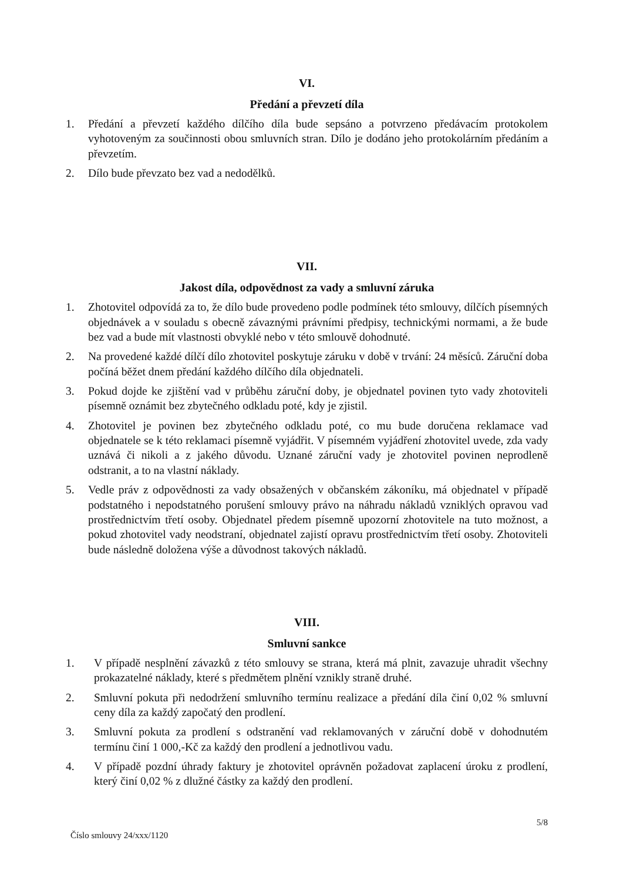VI.
Předání a převzetí díla
1. Předání a převzetí každého dílčího díla bude sepsáno a potvrzeno předávacím protokolem vyhotoveným za součinnosti obou smluvních stran. Dílo je dodáno jeho protokolárním předáním a převzetím.
2. Dílo bude převzato bez vad a nedodělků.
VII.
Jakost díla, odpovědnost za vady a smluvní záruka
1. Zhotovitel odpovídá za to, že dílo bude provedeno podle podmínek této smlouvy, dílčích písemných objednávek a v souladu s obecně závaznými právními předpisy, technickými normami, a že bude bez vad a bude mít vlastnosti obvyklé nebo v této smlouvě dohodnuté.
2. Na provedené každé dílčí dílo zhotovitel poskytuje záruku v době v trvání: 24 měsíců. Záruční doba počíná běžet dnem předání každého dílčího díla objednateli.
3. Pokud dojde ke zjištění vad v průběhu záruční doby, je objednatel povinen tyto vady zhotoviteli písemně oznámit bez zbytečného odkladu poté, kdy je zjistil.
4. Zhotovitel je povinen bez zbytečného odkladu poté, co mu bude doručena reklamace vad objednatele se k této reklamaci písemně vyjádřit. V písemném vyjádření zhotovitel uvede, zda vady uznává či nikoli a z jakého důvodu. Uznané záruční vady je zhotovitel povinen neprodleně odstranit, a to na vlastní náklady.
5. Vedle práv z odpovědnosti za vady obsažených v občanském zákoníku, má objednatel v případě podstatného i nepodstatného porušení smlouvy právo na náhradu nákladů vzniklých opravou vad prostřednictvím třetí osoby. Objednatel předem písemně upozorní zhotovitele na tuto možnost, a pokud zhotovitel vady neodstraní, objednatel zajistí opravu prostřednictvím třetí osoby. Zhotoviteli bude následně doložena výše a důvodnost takových nákladů.
VIII.
Smluvní sankce
1. V případě nesplnění závazků z této smlouvy se strana, která má plnit, zavazuje uhradit všechny prokazatelné náklady, které s předmětem plnění vznikly straně druhé.
2. Smluvní pokuta při nedodržení smluvního termínu realizace a předání díla činí 0,02 % smluvní ceny díla za každý započatý den prodlení.
3. Smluvní pokuta za prodlení s odstranění vad reklamovaných v záruční době v dohodnutém termínu činí 1 000,-Kč za každý den prodlení a jednotlivou vadu.
4. V případě pozdní úhrady faktury je zhotovitel oprávněn požadovat zaplacení úroku z prodlení, který činí 0,02 % z dlužné částky za každý den prodlení.
Číslo smlouvy 24/xxx/1120 5/8